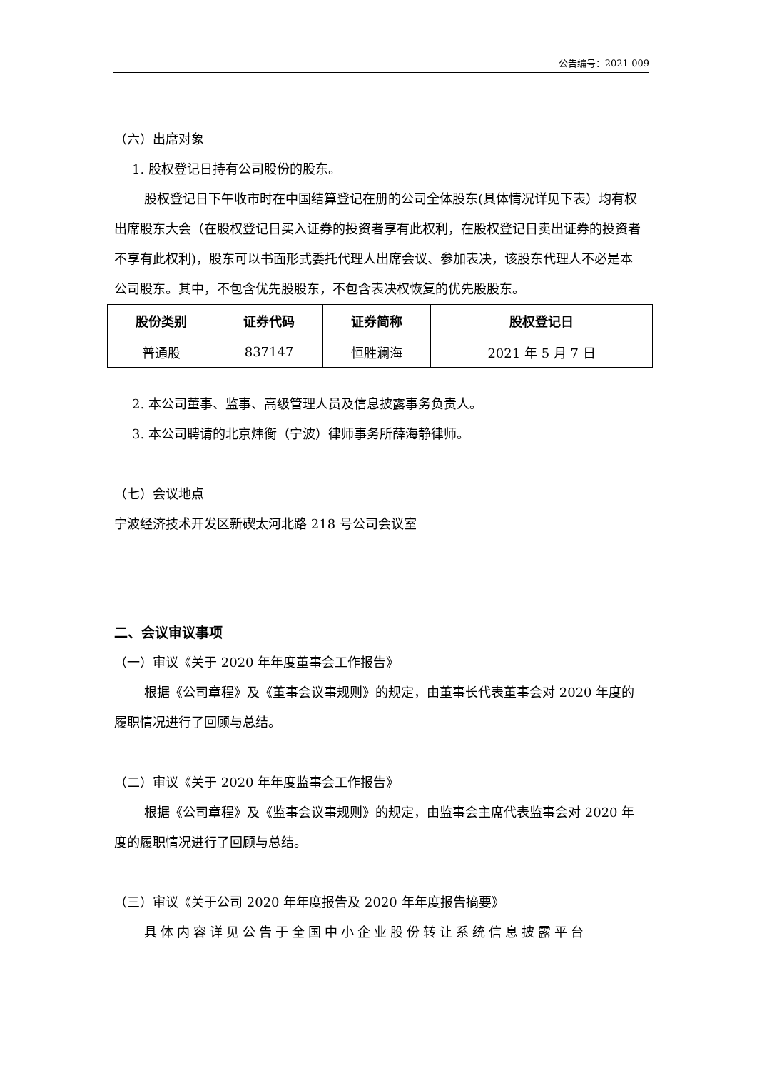公告编号：2021-009
（六）出席对象
1. 股权登记日持有公司股份的股东。
股权登记日下午收市时在中国结算登记在册的公司全体股东(具体情况详见下表）均有权出席股东大会（在股权登记日买入证券的投资者享有此权利，在股权登记日卖出证券的投资者不享有此权利)，股东可以书面形式委托代理人出席会议、参加表决，该股东代理人不必是本公司股东。其中，不包含优先股股东，不包含表决权恢复的优先股股东。
| 股份类别 | 证券代码 | 证券简称 | 股权登记日 |
| --- | --- | --- | --- |
| 普通股 | 837147 | 恒胜澜海 | 2021 年 5 月 7 日 |
2. 本公司董事、监事、高级管理人员及信息披露事务负责人。
3. 本公司聘请的北京炜衡（宁波）律师事务所薛海静律师。
（七）会议地点
宁波经济技术开发区新碶太河北路 218 号公司会议室
二、会议审议事项
（一）审议《关于 2020 年年度董事会工作报告》
根据《公司章程》及《董事会议事规则》的规定，由董事长代表董事会对 2020 年度的履职情况进行了回顾与总结。
（二）审议《关于 2020 年年度监事会工作报告》
根据《公司章程》及《监事会议事规则》的规定，由监事会主席代表监事会对 2020 年度的履职情况进行了回顾与总结。
（三）审议《关于公司 2020 年年度报告及 2020 年年度报告摘要》
具体内容详见公告于全国中小企业股份转让系统信息披露平台